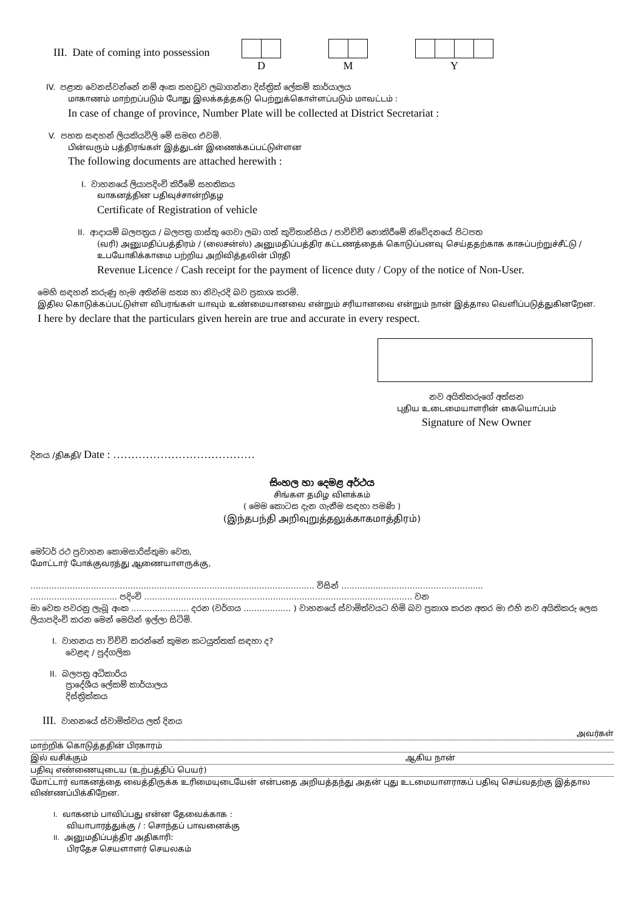III. Date of coming into possession
D M Y
IV. පළාත වෙනස්වන්නේ නම් අංක තහඩුව ලබාගන්නා දිස්ත්‍රික් ලේකම් කාර්යාලය
மாகாணம் மாற்றப்படும் போது இலக்கத்தகடு பெற்றுக்கொள்ளப்படும் மாவட்டம் :
In case of change of province, Number Plate will be collected at District Secretariat :
V. පහත සඳහන් ලියකියවිලි මේ සමඟ එවමි.
பின்வரும் பத்திரங்கள் இத்துடன் இணைக்கப்பட்டுள்ளன
The following documents are attached herewith :
I. වාහනයේ ලියාපදිංචි කිරීමේ සහතිකය
வாகனத்தின பதிவுச்சான்றிதழ
Certificate of Registration of vehicle
II. ආදායම් බලපත්‍රය / බලපත්‍ර ගාස්තු ගෙවා ලබා ගත් කුවිතාන්සිය / පාවිච්චි නොකිරීමේ නිවේදනයේ පිටපත
(வரி) அனுமதிப்பத்திரம் / (லைசன்ஸ்) அனுமதிப்பத்திர கட்டணத்தைக் கொடுப்பனவு செய்ததற்காக காசுப்பற்றுச்சீட்டு / உபயோகிக்காமை பற்றிய அறிவித்தலின் பிரதி
Revenue Licence / Cash receipt for the payment of licence duty / Copy of the notice of Non-User.
මෙහි සඳහන් කරුණු හැම අතින්ම සත්‍ය හා නිවැරදි බව ප්‍රකාශ කරමි.
இதில கொடுக்கப்பட்டுள்ள விபரங்கள் யாவும் உண்மையானவை என்றும் சரியானவை என்றும் நான் இத்தால வெளிப்படுத்துகினறேன.
I here by declare that the particulars given herein are true and accurate in every respect.
නව අයිතිකරුගේ අත්සන
புதிய உடைமையாளரின் கையொப்பம்
Signature of New Owner
දිනය /திகதி/ Date : …………………………………
සිංහල හා දෙමළ අර්ථය
சிங்கள தமிழ விளக்கம்
( මෙම කොටස දැන ගැනීම සඳහා පමණි )
(இந்தபந்தி அறிவுறுத்தலுக்காகமாத்திரம்)
මෝටර් රථ ප්‍රවාහන කොමසාරිස්තුමා වෙත,
மோட்டார் போக்குவரத்து ஆணையாளருக்கு,
……………………………………………………………………………………………… විසින් ……………………………………………...
…………………………… පදිංචි ………………………………………………………………………………………… වන
මා වෙත පවරනු ලැබූ අංක …………………. දරන (වර්ගය ……………… ) වාහනයේ ස්වාමිත්වයට හිමි බව ප්‍රකාශ කරන අතර මා එහි නව අයිතිකරු ලෙස ලියාපදිංචි කරන මෙන් මෙයින් ඉල්ලා සිටිමි.
I. වාහනය පා විච්චි කරන්නේ කුමන කටයුත්තක් සඳහා ද?
වෙළඳ / පුද්ගලික
II. බලපත්‍ර අධිකාරිය
ප්‍රාදේශීය ලේකම් කාර්යාලය
දිස්ත්‍රික්කය
III. වාහනයේ ස්වාමිත්වය ලත් දිනය
அவர்கள்
மாற்றிக் கொடுத்ததின் பிரகாரம்
இல் வசிக்கும் ஆகிய நான்
பதிவு எண்ணையுடைய (உற்பத்திப் பெயர்)
மோட்டார் வாகனத்தை வைத்திருக்க உரிமையுடையேன் என்பதை அறியத்தந்து அதன் புது உடமையாளராகப் பதிவு செய்வதற்கு இத்தால விண்ணப்பிக்கிறேன.
I. வாகனம் பாவிப்பது என்ன தேவைக்காக :
வியாபாரத்துக்கு / : சொந்தப் பாவனைக்கு
II. அனுமதிப்பத்திர அதிகாரி:
பிரதேச செயளாளர் செயலகம்